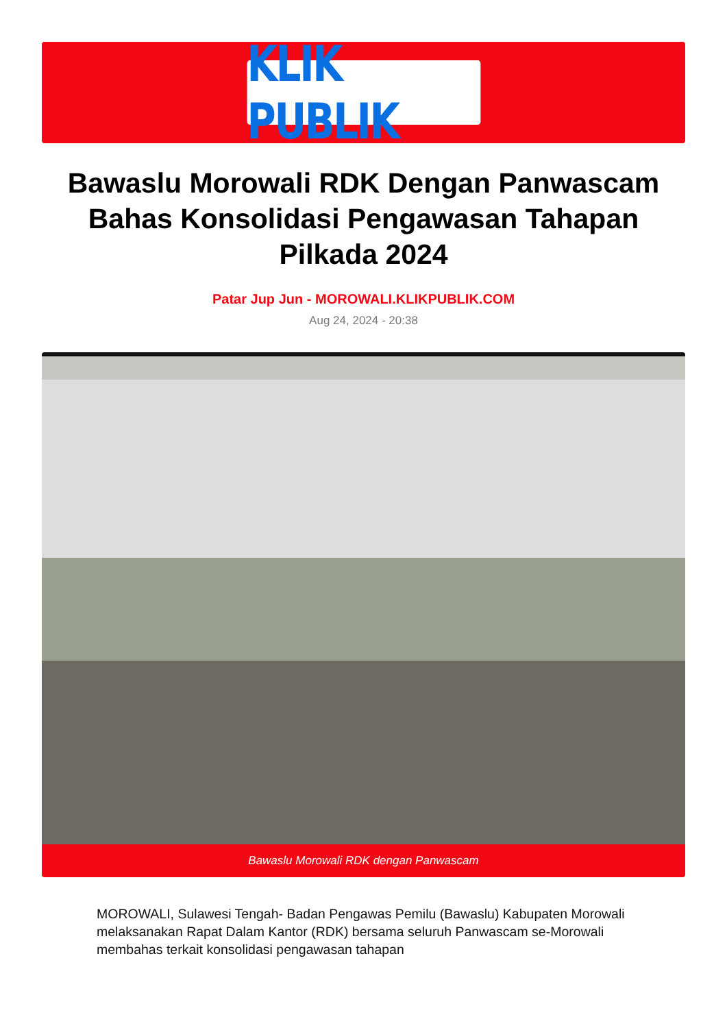KLIK PUBLIK
Bawaslu Morowali RDK Dengan Panwascam Bahas Konsolidasi Pengawasan Tahapan Pilkada 2024
Patar Jup Jun - MOROWALI.KLIKPUBLIK.COM
Aug 24, 2024 - 20:38
Bawaslu Morowali RDK dengan Panwascam
MOROWALI, Sulawesi Tengah- Badan Pengawas Pemilu (Bawaslu) Kabupaten Morowali melaksanakan Rapat Dalam Kantor (RDK) bersama seluruh Panwascam se-Morowali membahas terkait konsolidasi pengawasan tahapan